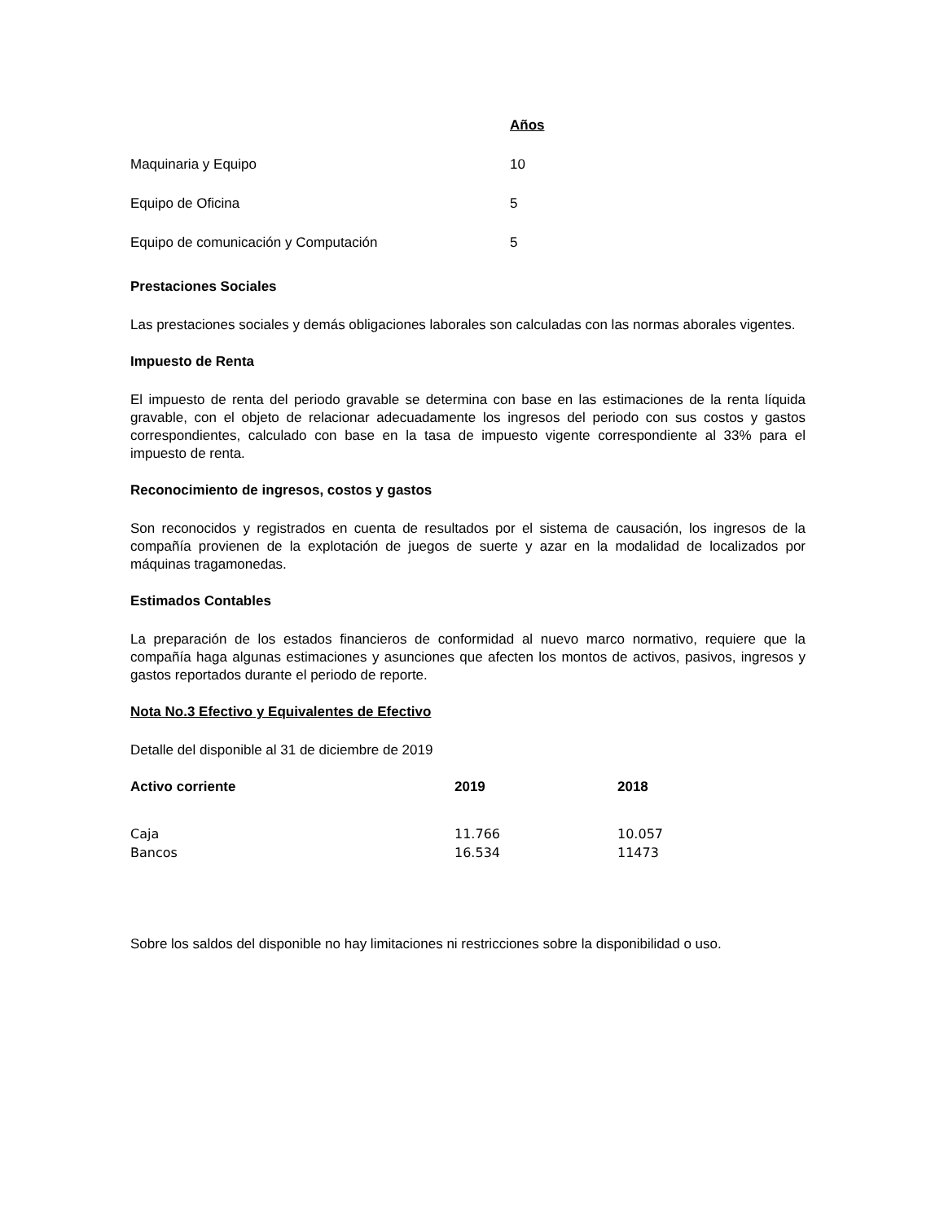| | Años |
| --- | --- |
| Maquinaria y Equipo | 10 |
| Equipo de Oficina | 5 |
| Equipo de comunicación y Computación | 5 |
Prestaciones Sociales
Las prestaciones sociales y demás obligaciones laborales son calculadas con las normas aborales vigentes.
Impuesto de Renta
El impuesto de renta del periodo gravable se determina con base en las estimaciones de la renta líquida gravable, con el objeto de relacionar adecuadamente los ingresos del periodo con sus costos y gastos correspondientes, calculado con base en la tasa de impuesto vigente correspondiente al 33% para el impuesto de renta.
Reconocimiento de ingresos, costos y gastos
Son reconocidos y registrados en cuenta de resultados por el sistema de causación, los ingresos de la compañía provienen de la explotación de juegos de suerte y azar en la modalidad de localizados por máquinas tragamonedas.
Estimados Contables
La preparación de los estados financieros de conformidad al nuevo marco normativo, requiere que la compañía haga algunas estimaciones y asunciones que afecten los montos de activos, pasivos, ingresos y gastos reportados durante el periodo de reporte.
Nota No.3 Efectivo y Equivalentes de Efectivo
Detalle del disponible al 31 de diciembre de 2019
| Activo corriente | 2019 | 2018 |
| --- | --- | --- |
| Caja | 11.766 | 10.057 |
| Bancos | 16.534 | 11473 |
Sobre los saldos del disponible no hay limitaciones ni restricciones sobre la disponibilidad o uso.